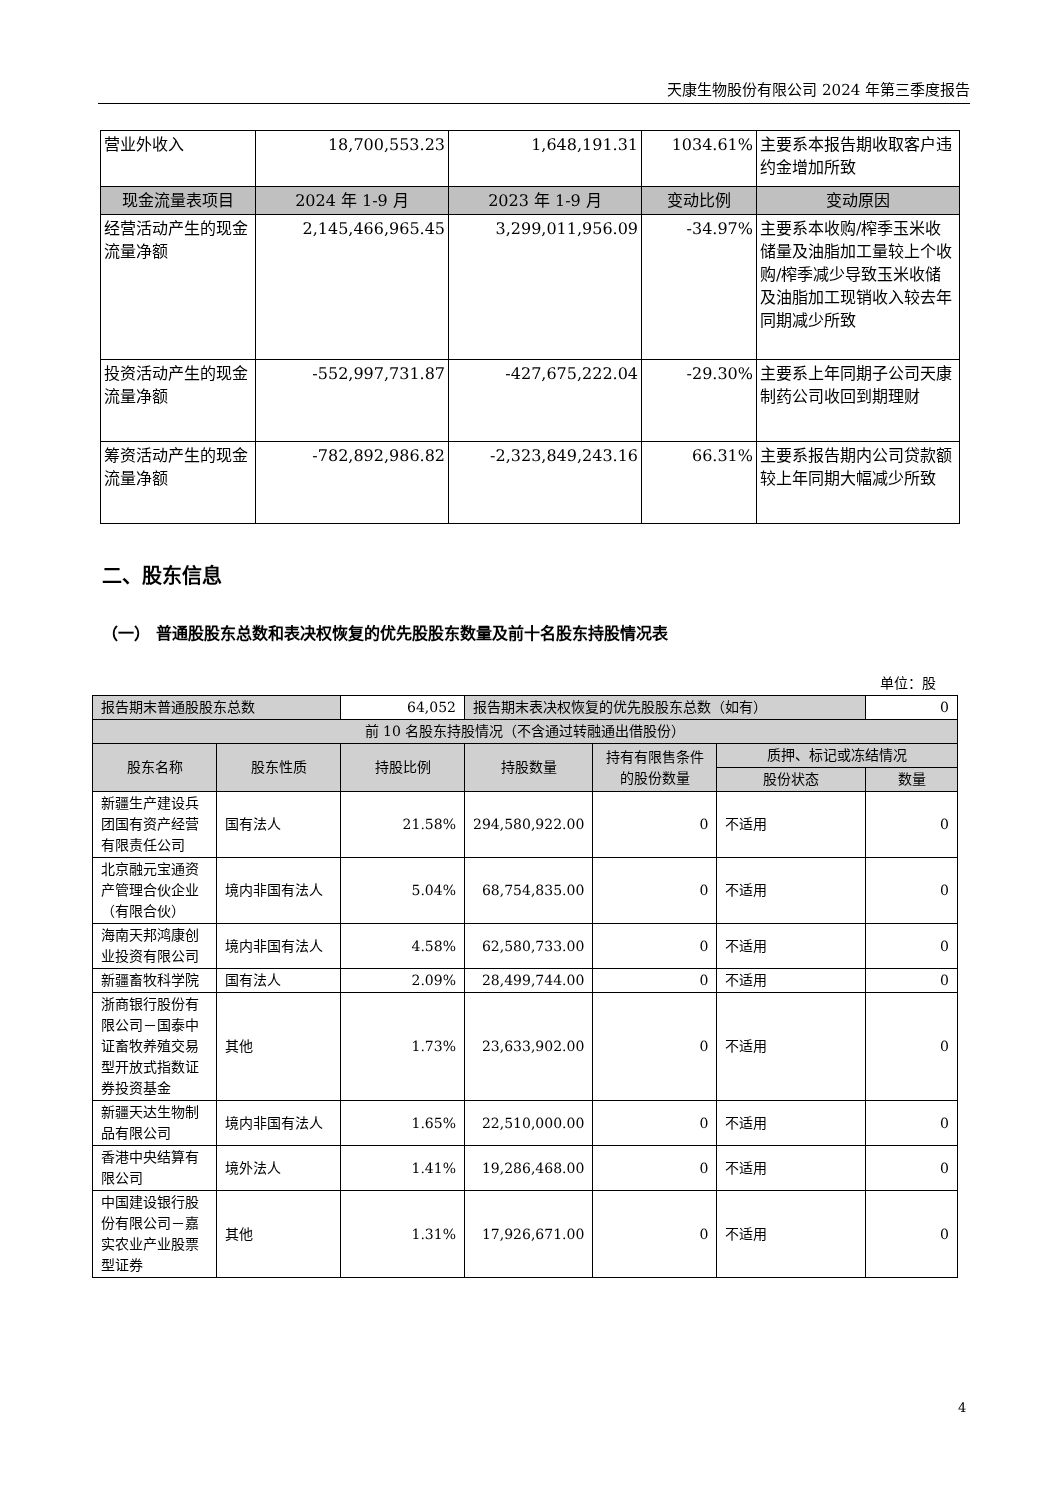天康生物股份有限公司 2024 年第三季度报告
| 营业外收入 | 18,700,553.23 | 1,648,191.31 | 1034.61% | 主要系本报告期收取客户违约金增加所致 |
| 现金流量表项目 | 2024 年 1-9 月 | 2023 年 1-9 月 | 变动比例 | 变动原因 |
| 经营活动产生的现金流量净额 | 2,145,466,965.45 | 3,299,011,956.09 | -34.97% | 主要系本收购/榨季玉米收储量及油脂加工量较上个收购/榨季减少导致玉米收储及油脂加工现销收入较去年同期减少所致 |
| 投资活动产生的现金流量净额 | -552,997,731.87 | -427,675,222.04 | -29.30% | 主要系上年同期子公司天康制药公司收回到期理财 |
| 筹资活动产生的现金流量净额 | -782,892,986.82 | -2,323,849,243.16 | 66.31% | 主要系报告期内公司贷款额较上年同期大幅减少所致 |
二、股东信息
（一） 普通股股东总数和表决权恢复的优先股股东数量及前十名股东持股情况表
单位：股
| 报告期末普通股股东总数 | | 64,052 | 报告期末表决权恢复的优先股股东总数（如有） | | | 0 |
| 前 10 名股东持股情况（不含通过转融通出借股份） | | | | | | |
| 股东名称 | 股东性质 | 持股比例 | 持股数量 | 持有有限售条件的股份数量 | 质押、标记或冻结情况 | |
| | | | | | 股份状态 | 数量 |
| 新疆生产建设兵团国有资产经营有限责任公司 | 国有法人 | 21.58% | 294,580,922.00 | 0 | 不适用 | 0 |
| 北京融元宝通资产管理合伙企业（有限合伙） | 境内非国有法人 | 5.04% | 68,754,835.00 | 0 | 不适用 | 0 |
| 海南天邦鸿康创业投资有限公司 | 境内非国有法人 | 4.58% | 62,580,733.00 | 0 | 不适用 | 0 |
| 新疆畜牧科学院 | 国有法人 | 2.09% | 28,499,744.00 | 0 | 不适用 | 0 |
| 浙商银行股份有限公司－国泰中证畜牧养殖交易型开放式指数证券投资基金 | 其他 | 1.73% | 23,633,902.00 | 0 | 不适用 | 0 |
| 新疆天达生物制品有限公司 | 境内非国有法人 | 1.65% | 22,510,000.00 | 0 | 不适用 | 0 |
| 香港中央结算有限公司 | 境外法人 | 1.41% | 19,286,468.00 | 0 | 不适用 | 0 |
| 中国建设银行股份有限公司－嘉实农业产业股票型证券 | 其他 | 1.31% | 17,926,671.00 | 0 | 不适用 | 0 |
4